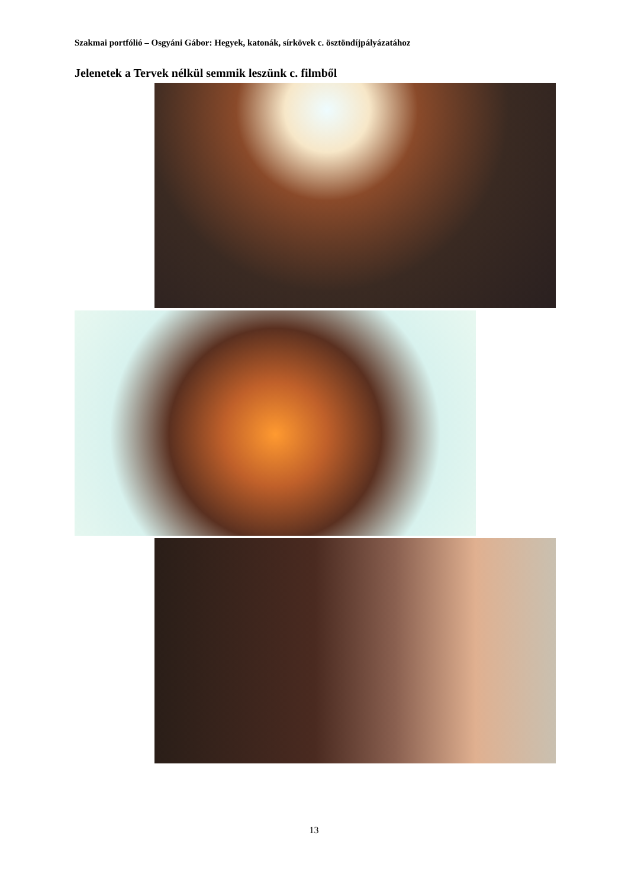Szakmai portfólió – Osgyáni Gábor: Hegyek, katonák, sírkövek c. ösztöndíjpályázatához
Jelenetek a Tervek nélkül semmik leszünk c. filmből
13